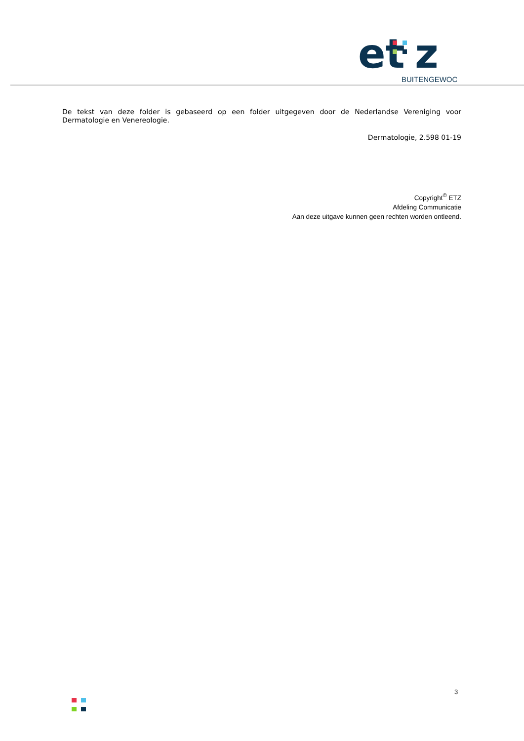et
z
BUITENGEWOON
De tekst van deze folder is gebaseerd op een folder uitgegeven door de Nederlandse Vereniging voor Dermatologie en Venereologie.
Dermatologie, 2.598 01-19
Copyright<sup>©</sup> ETZ
Afdeling Communicatie
Aan deze uitgave kunnen geen rechten worden ontleend.
3